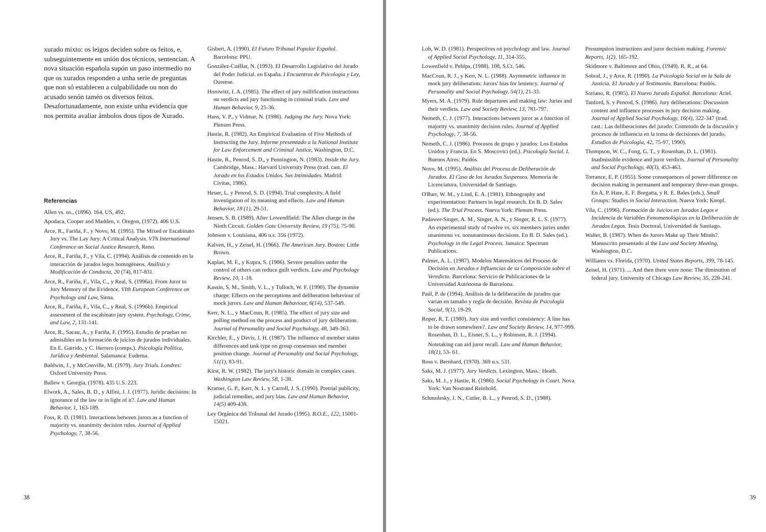xurado mixto: os leigos deciden sobre os feitos, e, subseguintemente en unión dos técnicos, sentencian. A nova situación española supón un paso intermedio no que os xurados responden a unha serie de preguntas que non só establecen a culpabilidade ou non do acusado senón tamén os diversos feitos. Desafortunadamente, non existe unha evidencia que nos permita avaliar ámbolos dous tipos de Xurado.
Referencias
Allen vs. us., (1896). 164, US, 492.
Apodaca, Cooper and Madden, v. Oregon, (1972). 406 U.S.
Arce, R., Fariña, F., y Novo, M. (1995). The Mixed or Escabinato Jury vs. The Lay Jury: A Critical Analysis. VTh International Conference on Social Justice Research, Reno.
Arce, R., Fariña, F., y Vila, C. (1994). Análisis de contenido en la interacción de jurados legos homogéneos. Análisis y Modificación de Conducta, 20 (74), 817-831.
Arce, R., Fariña, F., Vila, C., y Real, S. (1996a). From Juror to Jury Memory of the Evidence. VIth European Conference on Psychology and Law, Siena.
Arce, R., Fariña, F., Vila, C., y Real, S. (1996b). Empirical assessment of the escabinato jury system. Psychology, Crime, and Law, 2, 131-141.
Arce, R., Sacau, A., y Fariña, F. (1995). Estudio de pruebas no admisibles en la formación de juicios de jurados individuales. En E. Garrido, y C. Herrero (comps.). Psicología Política, Jurídica y Ambiental. Salamanca: Eudema.
Baldwin, J., y McConville, M. (1979). Jury Trials. Londres: Oxford University Press.
Ballew v. Georgia, (1978). 435 U.S. 223.
Elwork, A., Sales, B. D., y Alfini, J. J. (1977). Juridic decisions: In ignorance of the law or in light of it?. Law and Human Behavior, 1, 163-189.
Foss, R. D. (1981). Interactions between jurors as a function of majority vs. unanimity decision rules. Journal of Applied Psychology, 7, 38-56.
Gisbert, A. (1990). El Futuro Tribunal Popular Español. Barcelona: PPU.
González-Cuéllar, N. (1993). El Desarrollo Legislativo del Jurado del Poder Judicial. en España. I Encuentros de Psicologia y Ley, Ourense.
Horowitz, I. A. (1985). The effect of jury nullification instructions on verdicts and jury functioning in criminal trials. Law and Human Behavior, 9, 25-36.
Hans, V. P., y Vidmar, N. (1986). Judging the Jury. Nova York: Plenum Press.
Hastie, R. (1982). An Empirical Evaluation of Five Methods of Instructing the Jury. Informe presemtado a la National Institute for Law Enforcement and Criminal Justice, Washington, D.C.
Hastie, R., Penrod, S. D., y Pennington, N. (1983). Inside the Jury. Cambridge, Mass.: Harvard University Press (trad. cast. El Jurado en los Estados Unidos. Sus Intimidades. Madrid: Civitas, 1986).
Heuer, L. y Penrod, S. D. (1994). Trial complexity. A field investigation of its meaning and effects. Law and Human Behavior, 18 (1), 29-51.
Jensen, S. B. (1989). After Lowendfield: The Allen charge in the Ninth Circuit. Golden Gate University Review, 19 (75), 75-90.
Johnson v. Louisiana, 406 u.s. 356 (1972).
Kalven, H., y Zeisel, H. (1966). The American Jury. Boston: Little Brown.
Kaplan, M. F., y Kupra, S. (1986). Severe penalties under the control of others can reduce guilt verdicts. Law and Psychology Review, 10, 1-18.
Kassin, S. M., Smith, V. L., y Tulloch, W. F. (1990). The dynamite charge: Effects on the perceptions and deliberation behaviour of mock jurors. Law and Human Behaviour, 6(14), 537-549.
Kerr, N. L., y MacCoun, R. (1985). The effect of jury size and polling method on the process and product of jury deliberation. Journal of Personality and Social Psychology, 48, 349-363.
Kirchler, E., y Davis, J. H. (1987). The influence of member status differences and task type on group consensus and member position change. Journal of Personality and Social Psychology, 51(1), 83-91.
Kirst, R. W. (1982). The jury's historic domain in complex cases. Washington Law Review, 58, 1-38.
Kramer, G. P., Kerr, N. L. y Carroll, J. S. (1990). Pretrial publicity, judicial remedies, and jury bias. Law and Human Behavior, 14(5) 409-438.
Ley Orgánica del Tribunal del Jurado (1995). B.O.E., 122, 15001- 15021.
38
Loh, W. D. (1981). Perspectives on psychology and law. Journal of Applied Social Psychology, 11, 314-355.
Lowenfield v. Pehlps, (1988). 108, S.Ct. 546.
MacCoun, R. J., y Kerr, N. L. (1988). Asymmetric influence in mock jury deliberation: Jurors' bias for leniency. Journal of Personality and Social Psychology, 54(1), 21-33.
Myers, M. A. (1979). Rule departures and making law: Juries and their verdicts. Law and Society Review, 13, 781-797.
Nemeth, C. J. (1977). Interactions between juror as a function of majority vs. unanimity decision rules. Journal of Applied Psychology, 7, 38-56.
Nemeth, C. J. (1986). Procesos de grupo y jurados: Los Estados Unidos y Francia. En S. Moscovici (ed.). Psicología Social. I. Buenos Aires: Paidós.
Novo, M. (1995). Análisis del Proceso de Deliberación de Jurados. El Caso de los Jurados Suspensos. Memoria de Licenciatura, Universidad de Santiago.
O'Barr, W. M., y Lind, E. A. (1981). Ethnography and experimentation: Partners in legal research. En B. D. Sales (ed.). The Trial Process. Nueva York: Plenum Press.
Padawer-Singer, A. M., Singer, A. N., y Singer, R. L. S. (1977). An experimental study of twelve vs. six members juries under unanimous vs. nonunanimous decisions. En B. D. Sales (ed.). Psychology in the Legal Process. Jamaica: Spectrum Publications.
Palmer, A. L. (1987). Modelos Matemáticos del Proceso de Decisión en Jurados e Influencias de su Composición sobre el Veredicto. Barcelona: Servicio de Publicaciones de la Universidad Autónoma de Barcelona.
Paúl, P. de (1994). Análisis de la deliberación de jurados que varian en tamaño y regla de decisión. Revista de Psicología Social, 9(1), 19-29.
Roper, R. T. (1980). Jury size and verdict consistency: A line has to be drawn somewhere?. Law and Society Review, 14, 977-999. Rosenhan, D. L., Eisner, S. L., y Robinson, R. J. (1994).
Notetaking can aid juror recall. Law and Human Behavior, 18(1), 53- 61.
Ross v. Bernhard, (1970). 369 u.s. 531.
Saks, M. J. (1977). Jury Verdicts. Lexington, Mass.: Heath.
Saks, M. J., y Hastie, R. (1986). Social Psychology in Court. Nova York: Van Nostrand Reinhold.
Schmolesky, J. N., Cutler, B. L., y Penrod, S. D., (1988).
Presumption instructions and juror decision making. Forensic Reports, 1(2), 165-192.
Skidmore v. Baltimore and Ohio, (1949). R. R., at 64.
Sobral, J., y Arce, R. (1990). La Psicología Social en la Sala de Justicia. El Jurado y el Testimonio. Barcelona: Paidós.
Soriano, R. (1985). El Nuevo Jurado Español. Barcelona: Ariel.
Tanford, S. y Penrod, S. (1986). Jury deliberations: Discussion content and influence processes in jury decision making. Journal of Applied Social Psychology, 16(4), 322-347 (trad. cast.: Las deliberaciones del jurado: Contenido de la discusión y procesos de influencia en la toma de decisiones del jurado. Estudios de Psicología, 42, 75-97, 1990).
Thompson, W. C., Fong, G. T., y Rosenhan, D. L. (1981). Inadmissible evidence and juror verdicts. Journal of Personality and Social Psychology, 40(3), 453-463.
Torrance, E. P. (1955). Some consequences of power difference on decision making in permanent and temporary three-man groups. En A. P. Hare, E. F. Borgatta, y R. E. Bales (eds.). Small Groups: Studies in Social Interaction. Nueva York: Knopf.
Vila, C. (1996). Formación de Juicios en Jurados Legos e Incidencia de Variables Fenomenológicas en la Deliberación de Jurados Legos. Tesis Doctoral, Universidad de Santiago.
Walter, B. (1987). When do Jurors Make up Their Minds?. Manuscrito presentado al the Law and Society Meeting, Washington, D.C.
Williams vs. Florida, (1970). United States Reports, 399, 78-145.
Zeisel, H. (1971). ... And then there were none: The diminution of federal jury. University of Chicago Law Review, 35, 228-241.
39